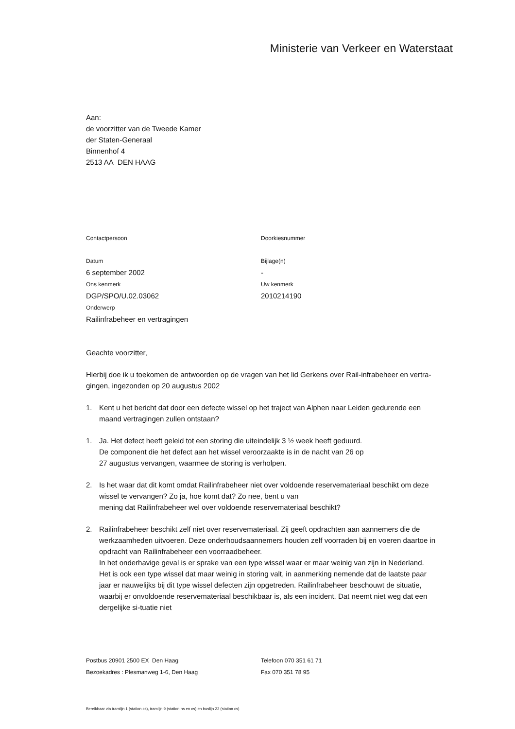Ministerie van Verkeer en Waterstaat
Aan:
de voorzitter van de Tweede Kamer
der Staten-Generaal
Binnenhof 4
2513 AA DEN HAAG
Contactpersoon Doorkiesnummer
Datum
6 september 2002
Ons kenmerk
DGP/SPO/U.02.03062
Onderwerp
Railinfrabeheer en vertragingen
Bijlage(n)
-
Uw kenmerk
2010214190
Geachte voorzitter,
Hierbij doe ik u toekomen de antwoorden op de vragen van het lid Gerkens over Rail-infrabeheer en vertra-gingen, ingezonden op 20 augustus 2002
1. Kent u het bericht dat door een defecte wissel op het traject van Alphen naar Leiden gedurende een maand vertragingen zullen ontstaan?
1. Ja. Het defect heeft geleid tot een storing die uiteindelijk 3 ½ week heeft geduurd.
De component die het defect aan het wissel veroorzaakte is in de nacht van 26 op
27 augustus vervangen, waarmee de storing is verholpen.
2. Is het waar dat dit komt omdat Railinfrabeheer niet over voldoende reservemateriaal beschikt om deze wissel te vervangen? Zo ja, hoe komt dat? Zo nee, bent u van
mening dat Railinfrabeheer wel over voldoende reservemateriaal beschikt?
2. Railinfrabeheer beschikt zelf niet over reservemateriaal. Zij geeft opdrachten aan aannemers die de werkzaamheden uitvoeren. Deze onderhoudsaannemers houden zelf voorraden bij en voeren daartoe in opdracht van Railinfrabeheer een voorraadbeheer.
In het onderhavige geval is er sprake van een type wissel waar er maar weinig van zijn in Nederland. Het is ook een type wissel dat maar weinig in storing valt, in aanmerking nemende dat de laatste paar jaar er nauwelijks bij dit type wissel defecten zijn opgetreden. Railinfrabeheer beschouwt de situatie, waarbij er onvoldoende reservemateriaal beschikbaar is, als een incident. Dat neemt niet weg dat een dergelijke si-tuatie niet
Postbus 20901 2500 EX Den Haag
Bezoekadres : Plesmanweg 1-6, Den Haag
Telefoon 070 351 61 71
Fax 070 351 78 95
Bereikbaar via tramlijn 1 (station cs), tramlijn 9 (station hs en cs) en buslijn 22 (station cs)